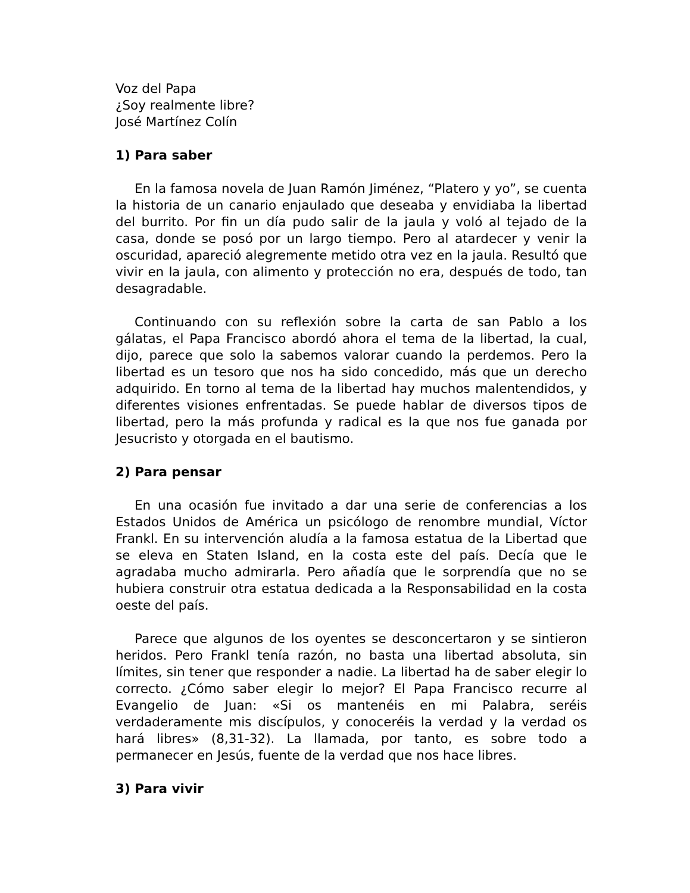Voz del Papa
¿Soy realmente libre?
José Martínez Colín
1) Para saber
En la famosa novela de Juan Ramón Jiménez, “Platero y yo”, se cuenta la historia de un canario enjaulado que deseaba y envidiaba la libertad del burrito. Por fin un día pudo salir de la jaula y voló al tejado de la casa, donde se posó por un largo tiempo. Pero al atardecer y venir la oscuridad, apareció alegremente metido otra vez en la jaula. Resultó que vivir en la jaula, con alimento y protección no era, después de todo, tan desagradable.
Continuando con su reflexión sobre la carta de san Pablo a los gálatas, el Papa Francisco abordó ahora el tema de la libertad, la cual, dijo, parece que solo la sabemos valorar cuando la perdemos. Pero la libertad es un tesoro que nos ha sido concedido, más que un derecho adquirido. En torno al tema de la libertad hay muchos malentendidos, y diferentes visiones enfrentadas. Se puede hablar de diversos tipos de libertad, pero la más profunda y radical es la que nos fue ganada por Jesucristo y otorgada en el bautismo.
2) Para pensar
En una ocasión fue invitado a dar una serie de conferencias a los Estados Unidos de América un psicólogo de renombre mundial, Víctor Frankl. En su intervención aludía a la famosa estatua de la Libertad que se eleva en Staten Island, en la costa este del país. Decía que le agradaba mucho admirarla. Pero añadía que le sorprendía que no se hubiera construir otra estatua dedicada a la Responsabilidad en la costa oeste del país.
Parece que algunos de los oyentes se desconcertaron y se sintieron heridos. Pero Frankl tenía razón, no basta una libertad absoluta, sin límites, sin tener que responder a nadie. La libertad ha de saber elegir lo correcto. ¿Cómo saber elegir lo mejor? El Papa Francisco recurre al Evangelio de Juan: «Si os mantenéis en mi Palabra, seréis verdaderamente mis discípulos, y conoceréis la verdad y la verdad os hará libres» (8,31-32). La llamada, por tanto, es sobre todo a permanecer en Jesús, fuente de la verdad que nos hace libres.
3) Para vivir